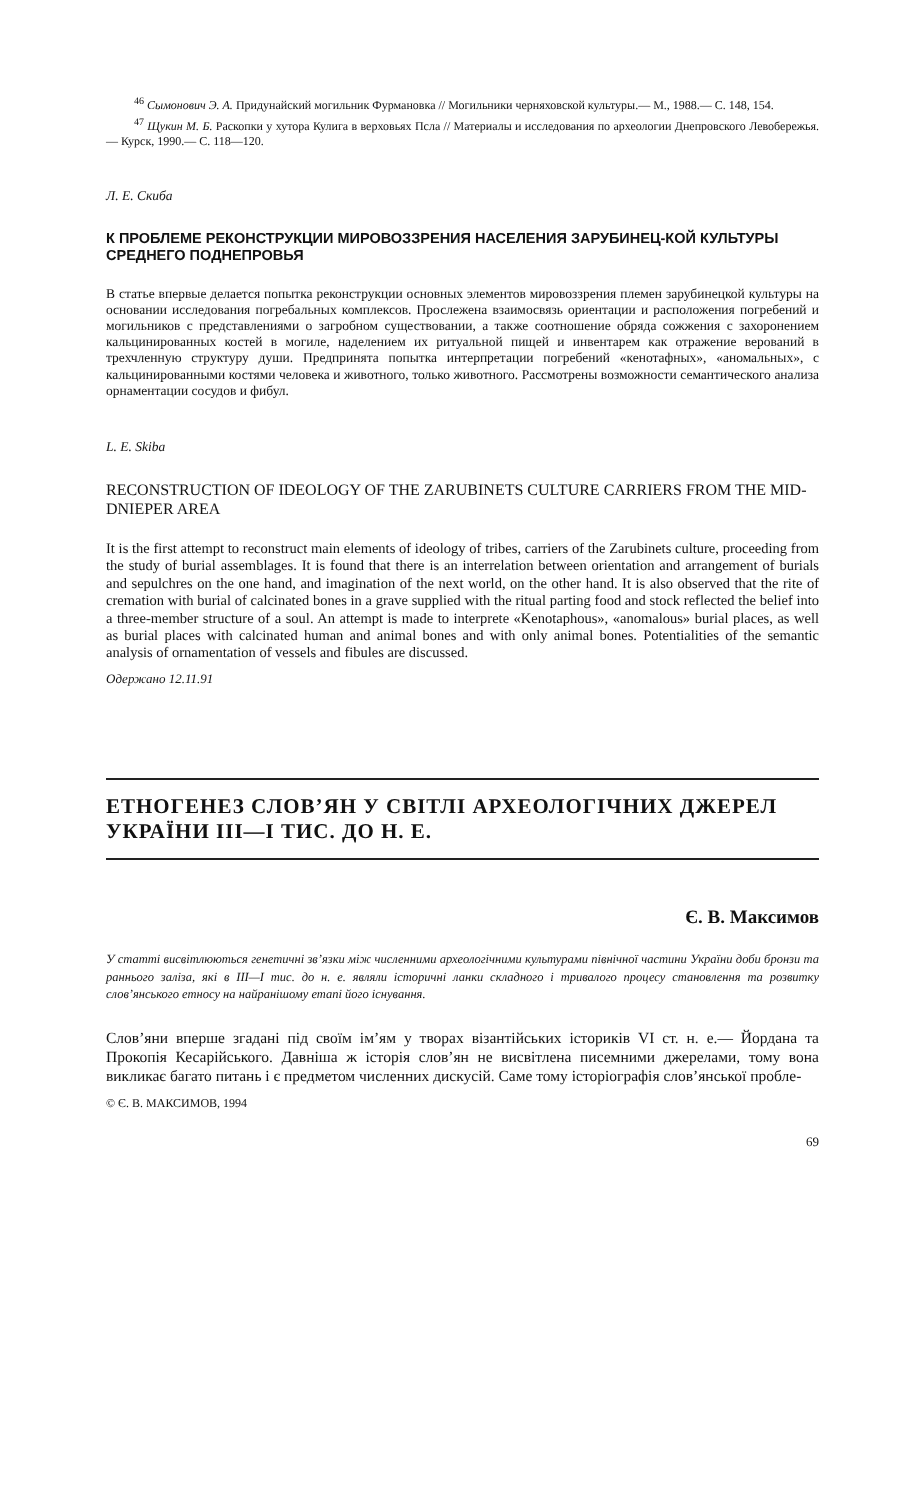<sup>46</sup> Сымонович Э. А. Придунайский могильник Фурмановка // Могильники черняховской культуры.— М., 1988.— С. 148, 154.
<sup>47</sup> Щукин М. Б. Раскопки у хутора Кулига в верховьях Псла // Материалы и исследования по археологии Днепровского Левобережья.— Курск, 1990.— С. 118—120.
Л. Е. Скиба
К ПРОБЛЕМЕ РЕКОНСТРУКЦИИ МИРОВОЗЗРЕНИЯ НАСЕЛЕНИЯ ЗАРУБИНЕЦ-КОЙ КУЛЬТУРЫ СРЕДНЕГО ПОДНЕПРОВЬЯ
В статье впервые делается попытка реконструкции основных элементов мировоззрения племен зарубинецкой культуры на основании исследования погребальных комплексов. Прослежена взаимосвязь ориентации и расположения погребений и могильников с представлениями о загробном существовании, а также соотношение обряда сожжения с захоронением кальцинированных костей в могиле, наделением их ритуальной пищей и инвентарем как отражение верований в трехчленную структуру души. Предпринята попытка интерпретации погребений «кенотафных», «аномальных», с кальцинированными костями человека и животного, только животного. Рассмотрены возможности семантического анализа орнаментации сосудов и фибул.
L. E. Skiba
RECONSTRUCTION OF IDEOLOGY OF THE ZARUBINETS CULTURE CARRIERS FROM THE MID-DNIEPER AREA
It is the first attempt to reconstruct main elements of ideology of tribes, carriers of the Zarubinets culture, proceeding from the study of burial assemblages. It is found that there is an interrelation between orientation and arrangement of burials and sepulchres on the one hand, and imagination of the next world, on the other hand. It is also observed that the rite of cremation with burial of calcinated bones in a grave supplied with the ritual parting food and stock reflected the belief into a three-member structure of a soul. An attempt is made to interprete «Kenotaphous», «anomalous» burial places, as well as burial places with calcinated human and animal bones and with only animal bones. Potentialities of the semantic analysis of ornamentation of vessels and fibules are discussed.
Одержано 12.11.91
ЕТНОГЕНЕЗ СЛОВ’ЯН У СВІТЛІ АРХЕОЛОГІЧНИХ ДЖЕРЕЛ УКРАЇНИ III—I ТИС. ДО Н. Е.
Є. В. Максимов
У статті висвітлюються генетичні зв’язки між численними археологічними культурами північної частини України доби бронзи та раннього заліза, які в III—I тис. до н. е. являли історичні ланки складного і тривалого процесу становлення та розвитку слов’янського етносу на найранішому етапі його існування.
Слов’яни вперше згадані під своїм ім’ям у творах візантійських істориків VI ст. н. е.— Йордана та Прокопія Кесарійського. Давніша ж історія слов’ян не висвітлена писемними джерелами, тому вона викликає багато питань і є предметом численних дискусій. Саме тому історіографія слов’янської пробле-
© Є. В. МАКСИМОВ, 1994
69